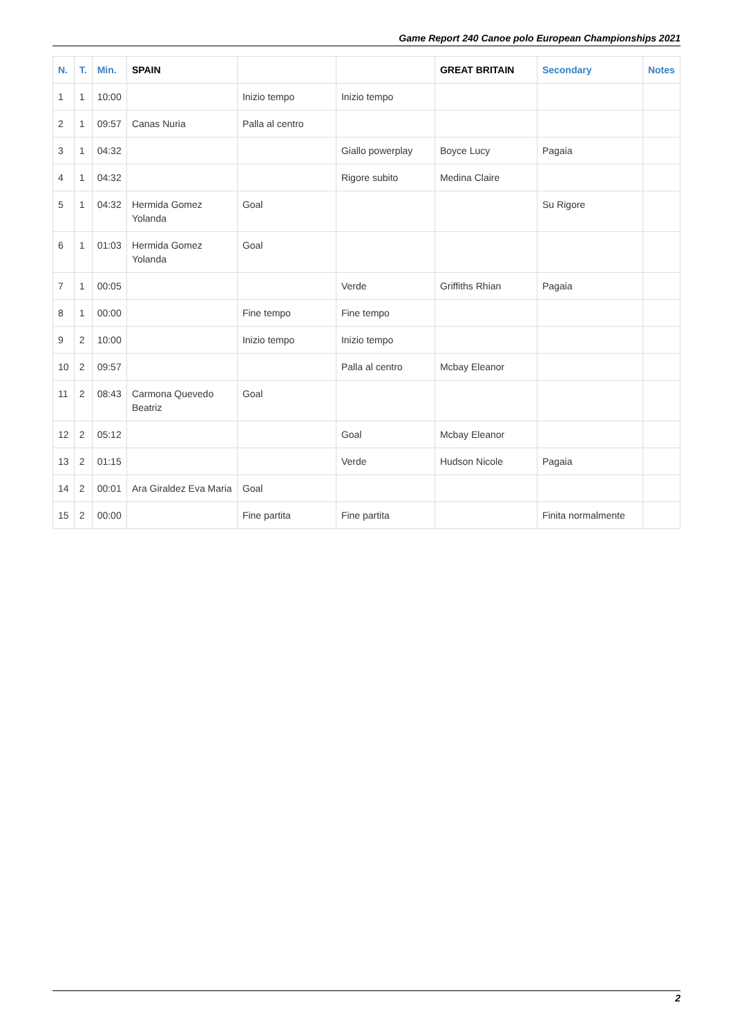Game Report 240 Canoe polo European Championships 2021
| N. | T. | Min. | SPAIN | | | GREAT BRITAIN | Secondary | Notes |
| --- | --- | --- | --- | --- | --- | --- | --- | --- |
| 1 | 1 | 10:00 | | Inizio tempo | Inizio tempo | | | |
| 2 | 1 | 09:57 | Canas Nuria | Palla al centro | | | | |
| 3 | 1 | 04:32 | | | Giallo powerplay | Boyce Lucy | Pagaia | |
| 4 | 1 | 04:32 | | | Rigore subito | Medina Claire | | |
| 5 | 1 | 04:32 | Hermida Gomez Yolanda | Goal | | | Su Rigore | |
| 6 | 1 | 01:03 | Hermida Gomez Yolanda | Goal | | | | |
| 7 | 1 | 00:05 | | | Verde | Griffiths Rhian | Pagaia | |
| 8 | 1 | 00:00 | | Fine tempo | Fine tempo | | | |
| 9 | 2 | 10:00 | | Inizio tempo | Inizio tempo | | | |
| 10 | 2 | 09:57 | | | Palla al centro | Mcbay Eleanor | | |
| 11 | 2 | 08:43 | Carmona Quevedo Beatriz | Goal | | | | |
| 12 | 2 | 05:12 | | | Goal | Mcbay Eleanor | | |
| 13 | 2 | 01:15 | | | Verde | Hudson Nicole | Pagaia | |
| 14 | 2 | 00:01 | Ara Giraldez Eva Maria | Goal | | | | |
| 15 | 2 | 00:00 | | Fine partita | Fine partita | | Finita normalmente | |
2